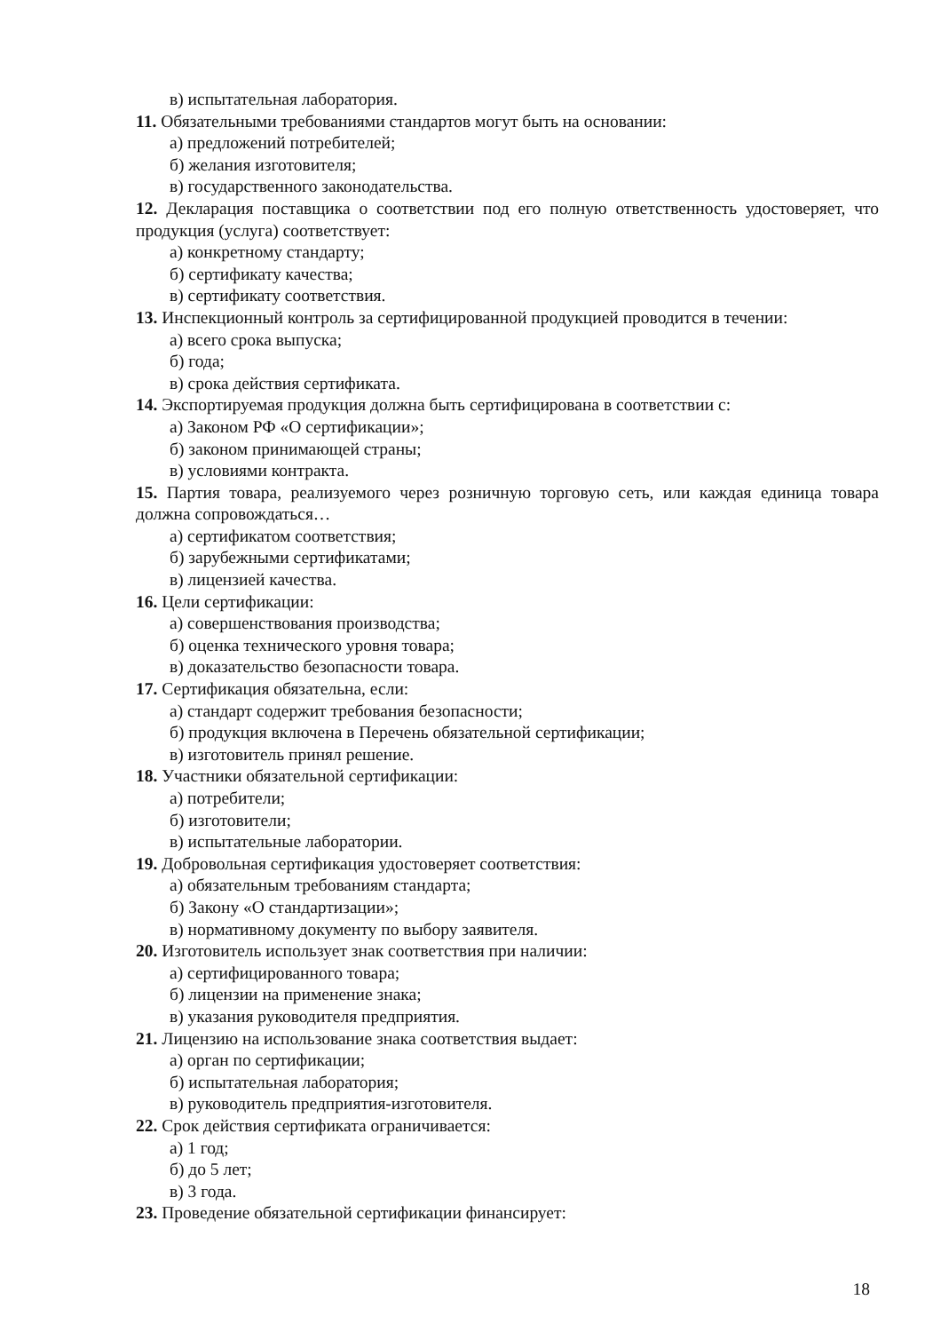в) испытательная лаборатория.
11. Обязательными требованиями стандартов могут быть на основании:
а) предложений потребителей;
б) желания изготовителя;
в) государственного законодательства.
12. Декларация поставщика о соответствии под его полную ответственность удостоверяет, что продукция (услуга) соответствует:
а) конкретному стандарту;
б) сертификату качества;
в) сертификату соответствия.
13. Инспекционный контроль за сертифицированной продукцией проводится в течении:
а) всего срока выпуска;
б) года;
в) срока действия сертификата.
14. Экспортируемая продукция должна быть сертифицирована в соответствии с:
а) Законом РФ «О сертификации»;
б) законом принимающей страны;
в) условиями контракта.
15. Партия товара, реализуемого через розничную торговую сеть, или каждая единица товара должна сопровождаться…
а) сертификатом соответствия;
б) зарубежными сертификатами;
в) лицензией качества.
16. Цели сертификации:
а) совершенствования производства;
б) оценка технического уровня товара;
в) доказательство безопасности товара.
17. Сертификация обязательна, если:
а) стандарт содержит требования безопасности;
б) продукция включена в Перечень обязательной сертификации;
в) изготовитель принял решение.
18. Участники обязательной сертификации:
а) потребители;
б) изготовители;
в) испытательные лаборатории.
19. Добровольная сертификация удостоверяет соответствия:
а) обязательным требованиям стандарта;
б) Закону «О стандартизации»;
в) нормативному документу по выбору заявителя.
20. Изготовитель использует знак соответствия при наличии:
а) сертифицированного товара;
б) лицензии на применение знака;
в) указания руководителя предприятия.
21. Лицензию на использование знака соответствия выдает:
а) орган по сертификации;
б) испытательная лаборатория;
в) руководитель предприятия-изготовителя.
22. Срок действия сертификата ограничивается:
а) 1 год;
б) до 5 лет;
в) 3 года.
23. Проведение обязательной сертификации финансирует:
18